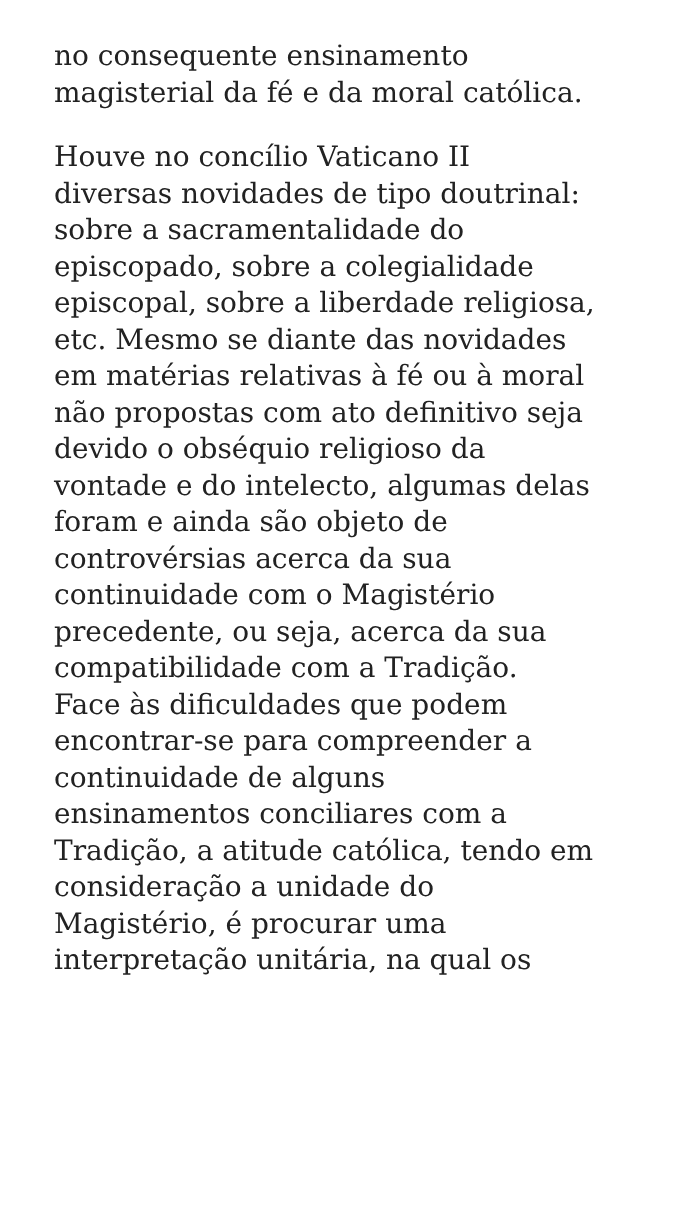no consequente ensinamento
magisterial da fé e da moral católica.
Houve no concílio Vaticano II
diversas novidades de tipo doutrinal:
sobre a sacramentalidade do
episcopado, sobre a colegialidade
episcopal, sobre a liberdade religiosa,
etc. Mesmo se diante das novidades
em matérias relativas à fé ou à moral
não propostas com ato definitivo seja
devido o obséquio religioso da
vontade e do intelecto, algumas delas
foram e ainda são objeto de
controvérsias acerca da sua
continuidade com o Magistério
precedente, ou seja, acerca da sua
compatibilidade com a Tradição.
Face às dificuldades que podem
encontrar-se para compreender a
continuidade de alguns
ensinamentos conciliares com a
Tradição, a atitude católica, tendo em
consideração a unidade do
Magistério, é procurar uma
interpretação unitária, na qual os